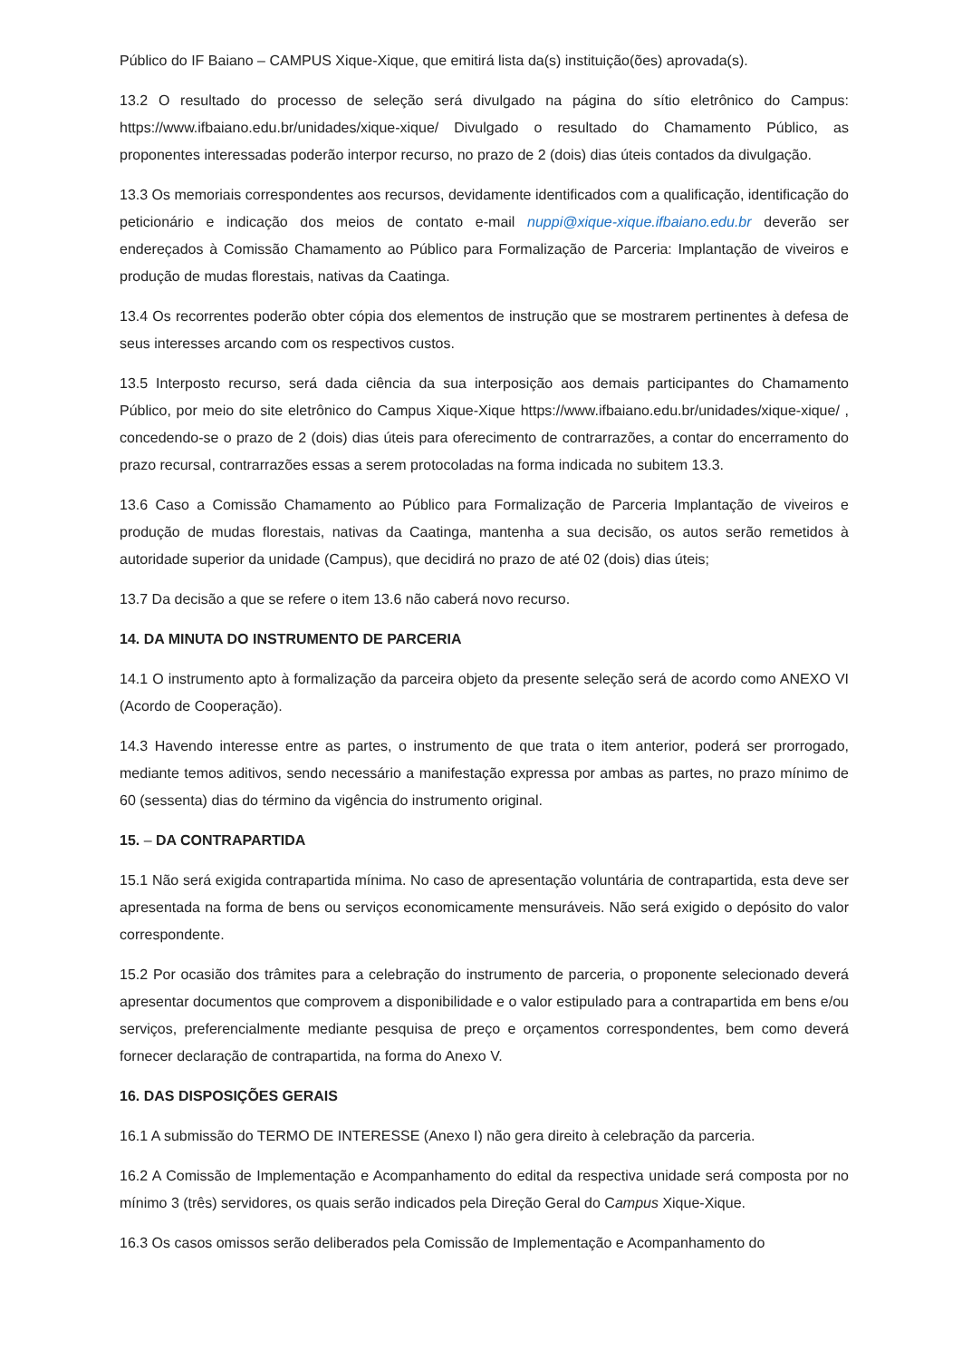Público do IF Baiano – CAMPUS Xique-Xique, que emitirá lista da(s) instituição(ões) aprovada(s).
13.2 O resultado do processo de seleção será divulgado na página do sítio eletrônico do Campus: https://www.ifbaiano.edu.br/unidades/xique-xique/ Divulgado o resultado do Chamamento Público, as proponentes interessadas poderão interpor recurso, no prazo de 2 (dois) dias úteis contados da divulgação.
13.3 Os memoriais correspondentes aos recursos, devidamente identificados com a qualificação, identificação do peticionário e indicação dos meios de contato e-mail nuppi@xique-xique.ifbaiano.edu.br deverão ser endereçados à Comissão Chamamento ao Público para Formalização de Parceria: Implantação de viveiros e produção de mudas florestais, nativas da Caatinga.
13.4 Os recorrentes poderão obter cópia dos elementos de instrução que se mostrarem pertinentes à defesa de seus interesses arcando com os respectivos custos.
13.5 Interposto recurso, será dada ciência da sua interposição aos demais participantes do Chamamento Público, por meio do site eletrônico do Campus Xique-Xique https://www.ifbaiano.edu.br/unidades/xique-xique/ , concedendo-se o prazo de 2 (dois) dias úteis para oferecimento de contrarrazões, a contar do encerramento do prazo recursal, contrarrazões essas a serem protocoladas na forma indicada no subitem 13.3.
13.6 Caso a Comissão Chamamento ao Público para Formalização de Parceria Implantação de viveiros e produção de mudas florestais, nativas da Caatinga, mantenha a sua decisão, os autos serão remetidos à autoridade superior da unidade (Campus), que decidirá no prazo de até 02 (dois) dias úteis;
13.7 Da decisão a que se refere o item 13.6 não caberá novo recurso.
14. DA MINUTA DO INSTRUMENTO DE PARCERIA
14.1 O instrumento apto à formalização da parceira objeto da presente seleção será de acordo como ANEXO VI (Acordo de Cooperação).
14.3 Havendo interesse entre as partes, o instrumento de que trata o item anterior, poderá ser prorrogado, mediante temos aditivos, sendo necessário a manifestação expressa por ambas as partes, no prazo mínimo de 60 (sessenta) dias do término da vigência do instrumento original.
15. – DA CONTRAPARTIDA
15.1 Não será exigida contrapartida mínima. No caso de apresentação voluntária de contrapartida, esta deve ser apresentada na forma de bens ou serviços economicamente mensuráveis. Não será exigido o depósito do valor correspondente.
15.2 Por ocasião dos trâmites para a celebração do instrumento de parceria, o proponente selecionado deverá apresentar documentos que comprovem a disponibilidade e o valor estipulado para a contrapartida em bens e/ou serviços, preferencialmente mediante pesquisa de preço e orçamentos correspondentes, bem como deverá fornecer declaração de contrapartida, na forma do Anexo V.
16. DAS DISPOSIÇÕES GERAIS
16.1 A submissão do TERMO DE INTERESSE (Anexo I) não gera direito à celebração da parceria.
16.2 A Comissão de Implementação e Acompanhamento do edital da respectiva unidade será composta por no mínimo 3 (três) servidores, os quais serão indicados pela Direção Geral do Campus Xique-Xique.
16.3 Os casos omissos serão deliberados pela Comissão de Implementação e Acompanhamento do